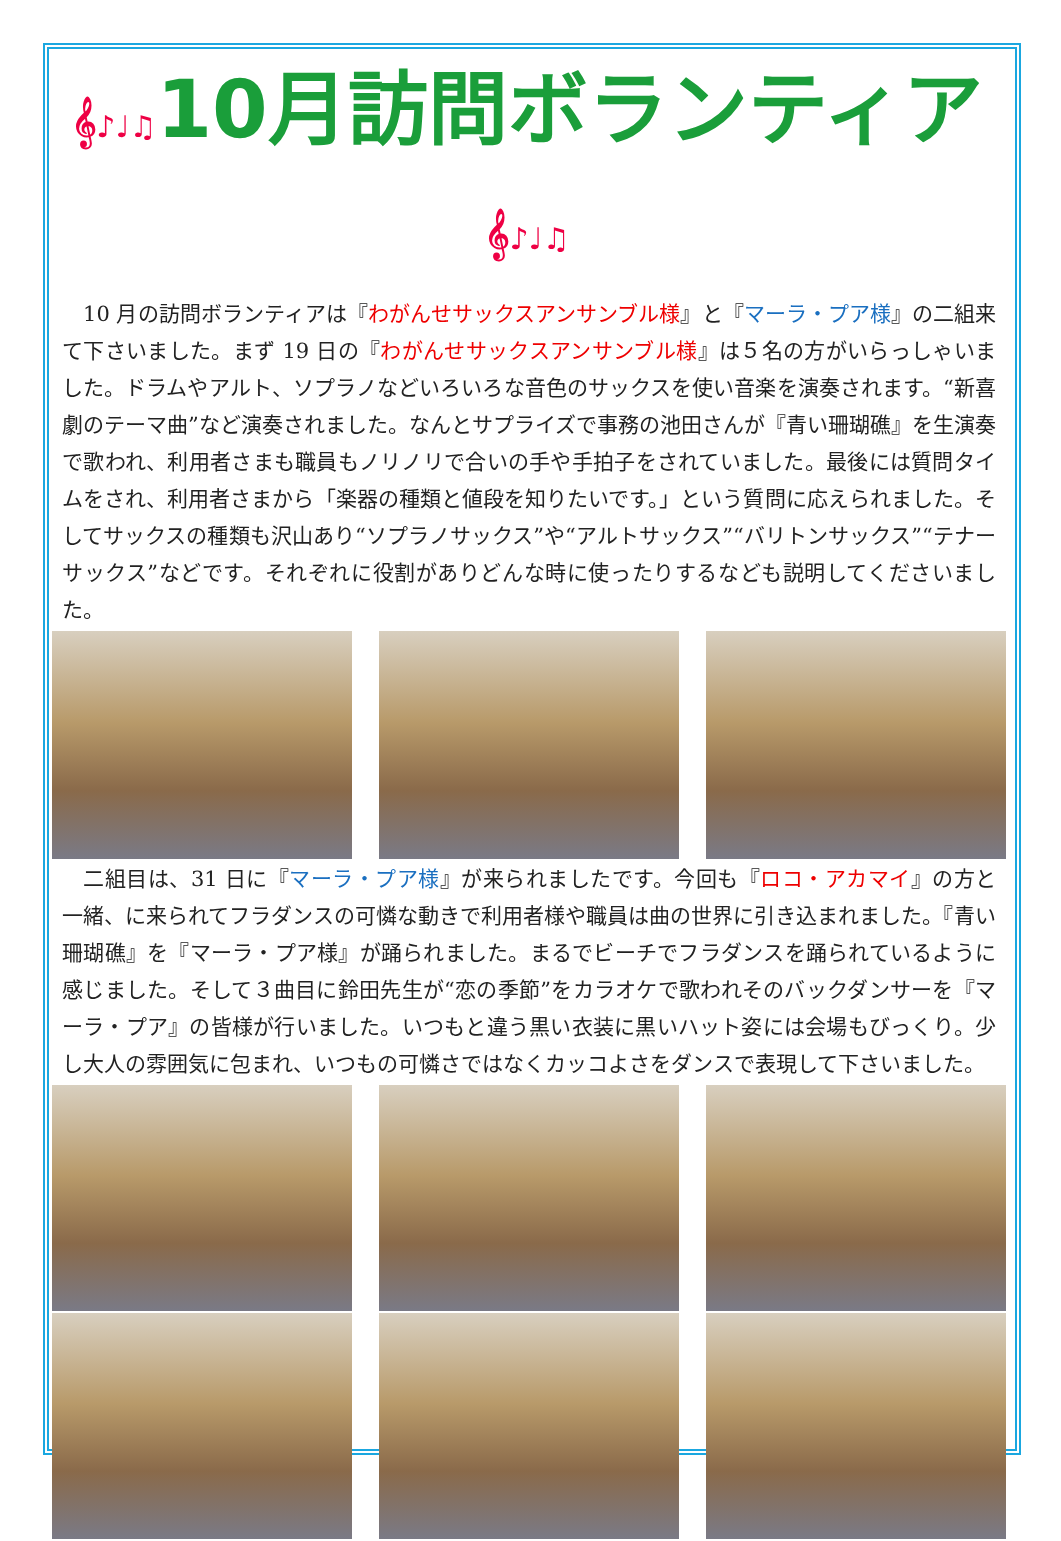𝄞♪♩♫10月訪問ボランティア𝄞♪♩♫
　10 月の訪問ボランティアは『わがんせサックスアンサンブル様』と『マーラ・プア様』の二組来て下さいました。まず 19 日の『わがんせサックスアンサンブル様』は５名の方がいらっしゃいました。ドラムやアルト、ソプラノなどいろいろな音色のサックスを使い音楽を演奏されます。“新喜劇のテーマ曲”など演奏されました。なんとサプライズで事務の池田さんが『青い珊瑚礁』を生演奏で歌われ、利用者さまも職員もノリノリで合いの手や手拍子をされていました。最後には質問タイムをされ、利用者さまから「楽器の種類と値段を知りたいです。」という質問に応えられました。そしてサックスの種類も沢山あり“ソプラノサックス”や“アルトサックス”“バリトンサックス”“テナーサックス”などです。それぞれに役割がありどんな時に使ったりするなども説明してくださいました。
　二組目は、31 日に『マーラ・プア様』が来られましたです。今回も『ロコ・アカマイ』の方と一緒、に来られてフラダンスの可憐な動きで利用者様や職員は曲の世界に引き込まれました。『青い珊瑚礁』を『マーラ・プア様』が踊られました。まるでビーチでフラダンスを踊られているように感じました。そして３曲目に鈴田先生が“恋の季節”をカラオケで歌われそのバックダンサーを『マーラ・プア』の皆様が行いました。いつもと違う黒い衣装に黒いハット姿には会場もびっくり。少し大人の雰囲気に包まれ、いつもの可憐さではなくカッコよさをダンスで表現して下さいました。